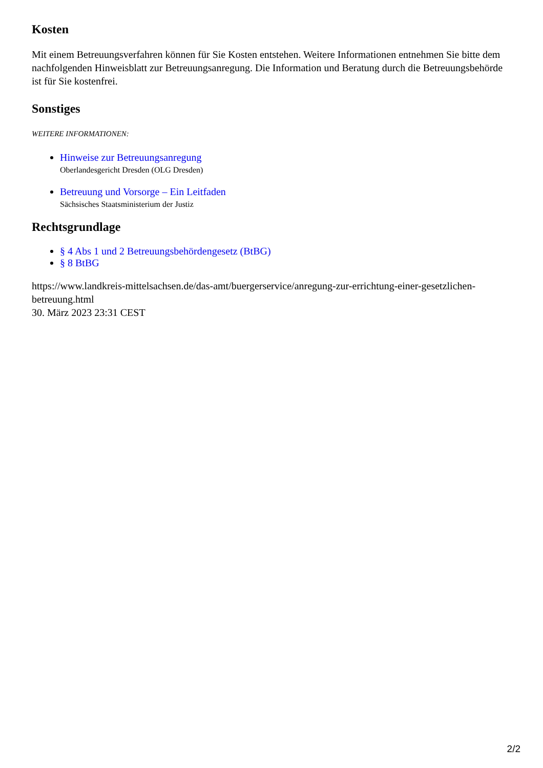Kosten
Mit einem Betreuungsverfahren können für Sie Kosten entstehen. Weitere Informationen entnehmen Sie bitte dem nachfolgenden Hinweisblatt zur Betreuungsanregung. Die Information und Beratung durch die Betreuungsbehörde ist für Sie kostenfrei.
Sonstiges
WEITERE INFORMATIONEN:
Hinweise zur Betreuungsanregung
Oberlandesgericht Dresden (OLG Dresden)
Betreuung und Vorsorge – Ein Leitfaden
Sächsisches Staatsministerium der Justiz
Rechtsgrundlage
§ 4 Abs 1 und 2 Betreuungsbehördengesetz (BtBG)
§ 8 BtBG
https://www.landkreis-mittelsachsen.de/das-amt/buergerservice/anregung-zur-errichtung-einer-gesetzlichen-betreuung.html
30. März 2023 23:31 CEST
2/2